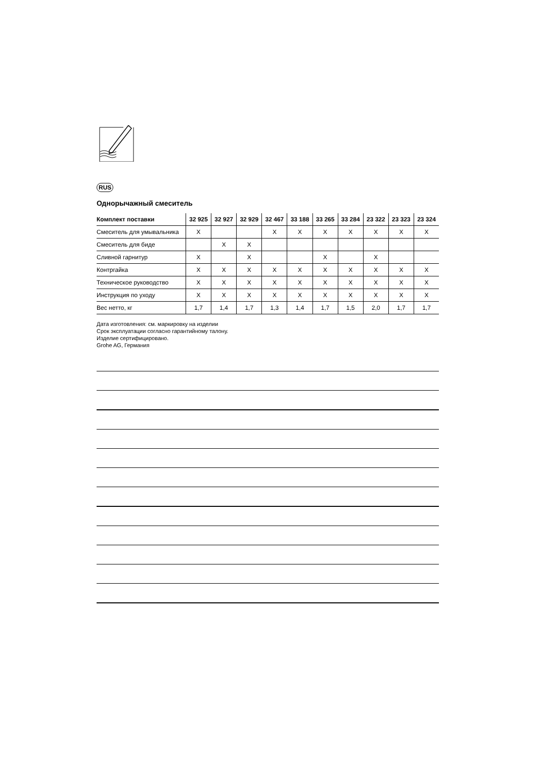RUS
Однорычажный смеситель
| Комплект поставки | 32 925 | 32 927 | 32 929 | 32 467 | 33 188 | 33 265 | 33 284 | 23 322 | 23 323 | 23 324 |
| --- | --- | --- | --- | --- | --- | --- | --- | --- | --- | --- |
| Смеситель для умывальника | X | | | X | X | X | X | X | X | X |
| Смеситель для биде | | X | X | | | | | | | |
| Сливной гарнитур | X | | X | | | X | | X | | |
| Контргайка | X | X | X | X | X | X | X | X | X | X |
| Техническое руководство | X | X | X | X | X | X | X | X | X | X |
| Инструкция по уходу | X | X | X | X | X | X | X | X | X | X |
| Вес нетто, кг | 1,7 | 1,4 | 1,7 | 1,3 | 1,4 | 1,7 | 1,5 | 2,0 | 1,7 | 1,7 |
Дата изготовления: см. маркировку на изделии
Срок эксплуатации согласно гарантийному талону.
Изделие сертифицировано.
Grohe AG, Германия